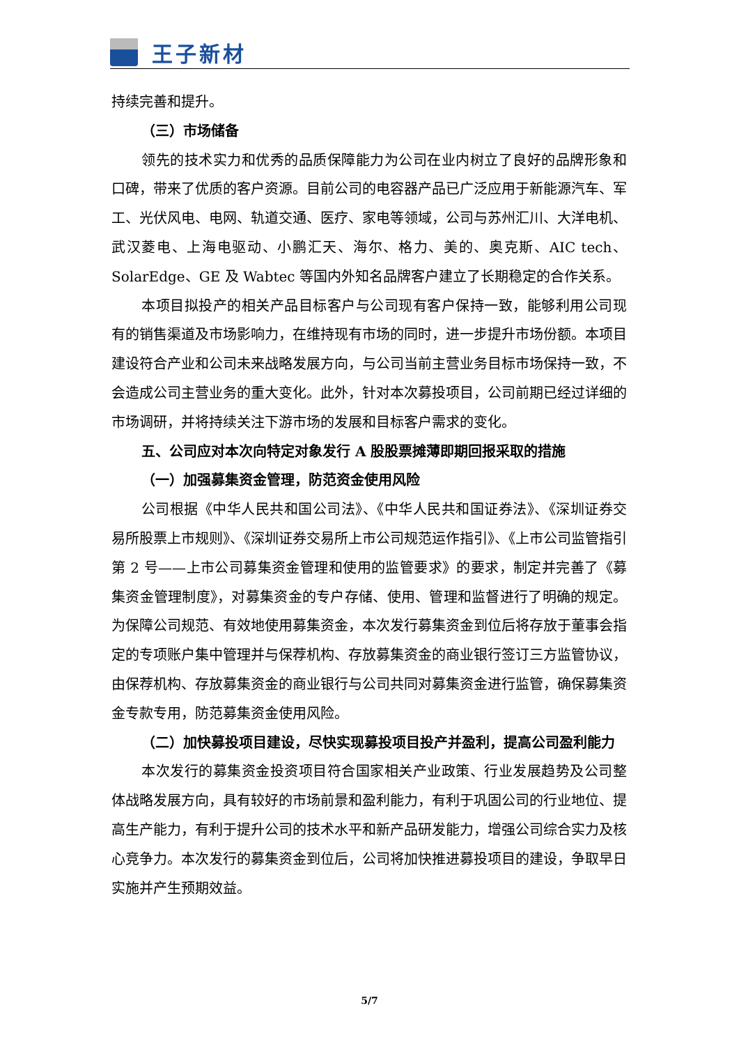王子新材
持续完善和提升。
（三）市场储备
领先的技术实力和优秀的品质保障能力为公司在业内树立了良好的品牌形象和口碑，带来了优质的客户资源。目前公司的电容器产品已广泛应用于新能源汽车、军工、光伏风电、电网、轨道交通、医疗、家电等领域，公司与苏州汇川、大洋电机、武汉菱电、上海电驱动、小鹏汇天、海尔、格力、美的、奥克斯、AIC tech、SolarEdge、GE 及 Wabtec 等国内外知名品牌客户建立了长期稳定的合作关系。
本项目拟投产的相关产品目标客户与公司现有客户保持一致，能够利用公司现有的销售渠道及市场影响力，在维持现有市场的同时，进一步提升市场份额。本项目建设符合产业和公司未来战略发展方向，与公司当前主营业务目标市场保持一致，不会造成公司主营业务的重大变化。此外，针对本次募投项目，公司前期已经过详细的市场调研，并将持续关注下游市场的发展和目标客户需求的变化。
五、公司应对本次向特定对象发行 A 股股票摊薄即期回报采取的措施
（一）加强募集资金管理，防范资金使用风险
公司根据《中华人民共和国公司法》、《中华人民共和国证券法》、《深圳证券交易所股票上市规则》、《深圳证券交易所上市公司规范运作指引》、《上市公司监管指引第 2 号——上市公司募集资金管理和使用的监管要求》的要求，制定并完善了《募集资金管理制度》，对募集资金的专户存储、使用、管理和监督进行了明确的规定。为保障公司规范、有效地使用募集资金，本次发行募集资金到位后将存放于董事会指定的专项账户集中管理并与保荐机构、存放募集资金的商业银行签订三方监管协议，由保荐机构、存放募集资金的商业银行与公司共同对募集资金进行监管，确保募集资金专款专用，防范募集资金使用风险。
（二）加快募投项目建设，尽快实现募投项目投产并盈利，提高公司盈利能力
本次发行的募集资金投资项目符合国家相关产业政策、行业发展趋势及公司整体战略发展方向，具有较好的市场前景和盈利能力，有利于巩固公司的行业地位、提高生产能力，有利于提升公司的技术水平和新产品研发能力，增强公司综合实力及核心竞争力。本次发行的募集资金到位后，公司将加快推进募投项目的建设，争取早日实施并产生预期效益。
5/7